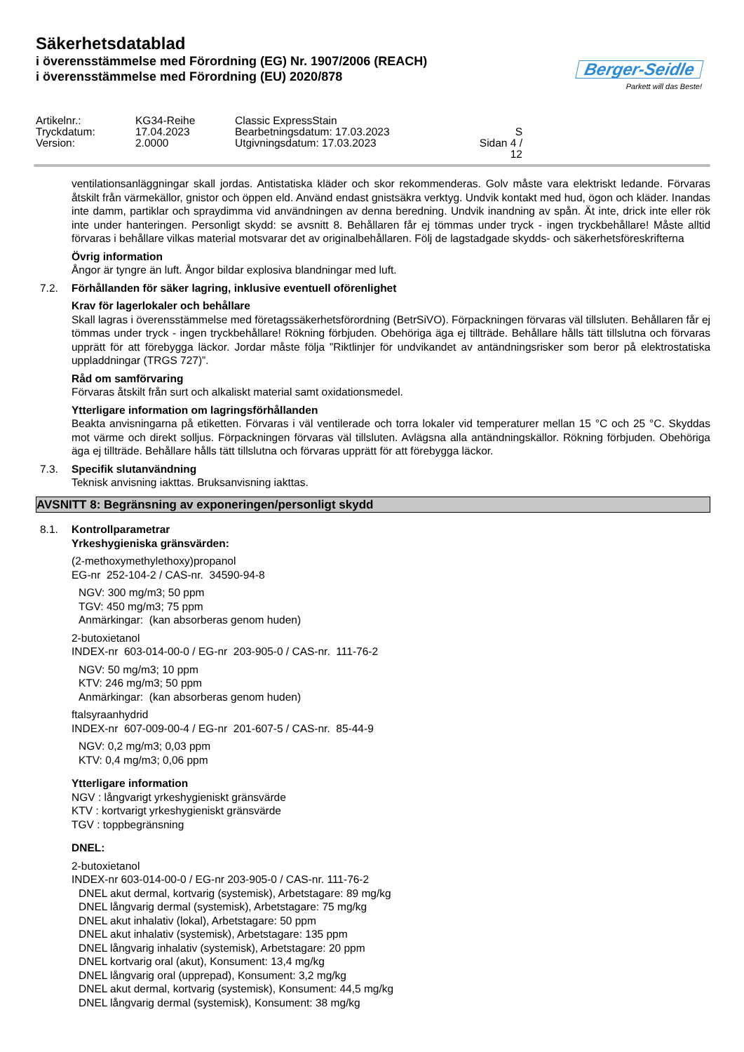Säkerhetsdatablad
i överensstämmelse med Förordning (EG) Nr. 1907/2006 (REACH)
i överensstämmelse med Förordning (EU) 2020/878
Berger-Seidle
Parkett will das Beste!
Artikelnr.:
KG34-Reihe
Classic ExpressStain
Tryckdatum:
17.04.2023
Bearbetningsdatum: 17.03.2023
S
Version:
2.0000
Utgivningsdatum: 17.03.2023
Sidan 4 / 12
ventilationsanläggningar skall jordas. Antistatiska kläder och skor rekommenderas. Golv måste vara elektriskt ledande. Förvaras åtskilt från värmekällor, gnistor och öppen eld. Använd endast gnistsäkra verktyg. Undvik kontakt med hud, ögon och kläder. Inandas inte damm, partiklar och spraydimma vid användningen av denna beredning. Undvik inandning av spån. Ät inte, drick inte eller rök inte under hanteringen. Personligt skydd: se avsnitt 8. Behållaren får ej tömmas under tryck - ingen tryckbehållare! Måste alltid förvaras i behållare vilkas material motsvarar det av originalbehållaren. Följ de lagstadgade skydds- och säkerhetsföreskrifterna
Övrig information
Ångor är tyngre än luft. Ångor bildar explosiva blandningar med luft.
7.2. Förhållanden för säker lagring, inklusive eventuell oförenlighet
Krav för lagerlokaler och behållare
Skall lagras i överensstämmelse med företagssäkerhetsförordning (BetrSiVO). Förpackningen förvaras väl tillsluten. Behållaren får ej tömmas under tryck - ingen tryckbehållare! Rökning förbjuden. Obehöriga äga ej tillträde. Behållare hålls tätt tillslutna och förvaras upprätt för att förebygga läckor. Jordar måste följa ”Riktlinjer för undvikandet av antändningsrisker som beror på elektrostatiska uppladdningar (TRGS 727)”.
Råd om samförvaring
Förvaras åtskilt från surt och alkaliskt material samt oxidationsmedel.
Ytterligare information om lagringsförhållanden
Beakta anvisningarna på etiketten. Förvaras i väl ventilerade och torra lokaler vid temperaturer mellan 15 °C och 25 °C. Skyddas mot värme och direkt solljus. Förpackningen förvaras väl tillsluten. Avlägsna alla antändningskällor. Rökning förbjuden. Obehöriga äga ej tillträde. Behållare hålls tätt tillslutna och förvaras upprätt för att förebygga läckor.
7.3. Specifik slutanvändning
Teknisk anvisning iakttas. Bruksanvisning iakttas.
AVSNITT 8: Begränsning av exponeringen/personligt skydd
8.1. Kontrollparametrar
Yrkeshygieniska gränsvärden:
(2-methoxymethylethoxy)propanol
EG-nr 252-104-2 / CAS-nr. 34590-94-8
NGV: 300 mg/m3; 50 ppm
TGV: 450 mg/m3; 75 ppm
Anmärkingar: (kan absorberas genom huden)
2-butoxietanol
INDEX-nr 603-014-00-0 / EG-nr 203-905-0 / CAS-nr. 111-76-2
NGV: 50 mg/m3; 10 ppm
KTV: 246 mg/m3; 50 ppm
Anmärkingar: (kan absorberas genom huden)
ftalsyraanhydrid
INDEX-nr 607-009-00-4 / EG-nr 201-607-5 / CAS-nr. 85-44-9
NGV: 0,2 mg/m3; 0,03 ppm
KTV: 0,4 mg/m3; 0,06 ppm
Ytterligare information
NGV : långvarigt yrkeshygieniskt gränsvärde
KTV : kortvarigt yrkeshygieniskt gränsvärde
TGV : toppbegränsning
DNEL:
2-butoxietanol
INDEX-nr 603-014-00-0 / EG-nr 203-905-0 / CAS-nr. 111-76-2
DNEL akut dermal, kortvarig (systemisk), Arbetstagare: 89 mg/kg
DNEL långvarig dermal (systemisk), Arbetstagare: 75 mg/kg
DNEL akut inhalativ (lokal), Arbetstagare: 50 ppm
DNEL akut inhalativ (systemisk), Arbetstagare: 135 ppm
DNEL långvarig inhalativ (systemisk), Arbetstagare: 20 ppm
DNEL kortvarig oral (akut), Konsument: 13,4 mg/kg
DNEL långvarig oral (upprepad), Konsument: 3,2 mg/kg
DNEL akut dermal, kortvarig (systemisk), Konsument: 44,5 mg/kg
DNEL långvarig dermal (systemisk), Konsument: 38 mg/kg